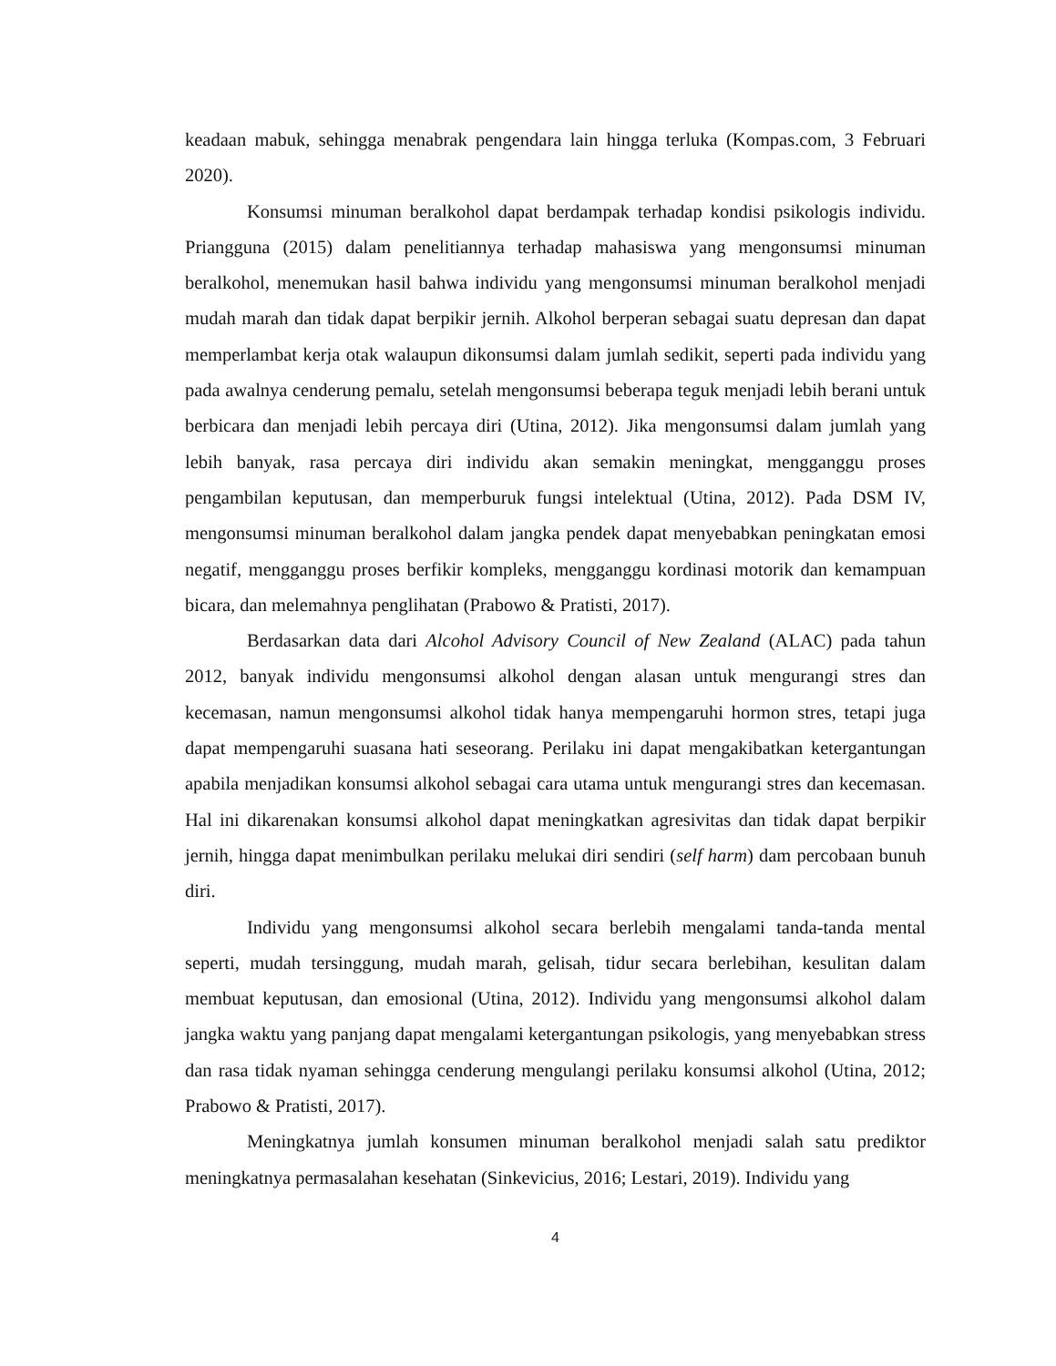keadaan mabuk, sehingga menabrak pengendara lain hingga terluka (Kompas.com, 3 Februari 2020).
Konsumsi minuman beralkohol dapat berdampak terhadap kondisi psikologis individu. Priangguna (2015) dalam penelitiannya terhadap mahasiswa yang mengonsumsi minuman beralkohol, menemukan hasil bahwa individu yang mengonsumsi minuman beralkohol menjadi mudah marah dan tidak dapat berpikir jernih. Alkohol berperan sebagai suatu depresan dan dapat memperlambat kerja otak walaupun dikonsumsi dalam jumlah sedikit, seperti pada individu yang pada awalnya cenderung pemalu, setelah mengonsumsi beberapa teguk menjadi lebih berani untuk berbicara dan menjadi lebih percaya diri (Utina, 2012). Jika mengonsumsi dalam jumlah yang lebih banyak, rasa percaya diri individu akan semakin meningkat, mengganggu proses pengambilan keputusan, dan memperburuk fungsi intelektual (Utina, 2012). Pada DSM IV, mengonsumsi minuman beralkohol dalam jangka pendek dapat menyebabkan peningkatan emosi negatif, mengganggu proses berfikir kompleks, mengganggu kordinasi motorik dan kemampuan bicara, dan melemahnya penglihatan (Prabowo & Pratisti, 2017).
Berdasarkan data dari Alcohol Advisory Council of New Zealand (ALAC) pada tahun 2012, banyak individu mengonsumsi alkohol dengan alasan untuk mengurangi stres dan kecemasan, namun mengonsumsi alkohol tidak hanya mempengaruhi hormon stres, tetapi juga dapat mempengaruhi suasana hati seseorang. Perilaku ini dapat mengakibatkan ketergantungan apabila menjadikan konsumsi alkohol sebagai cara utama untuk mengurangi stres dan kecemasan. Hal ini dikarenakan konsumsi alkohol dapat meningkatkan agresivitas dan tidak dapat berpikir jernih, hingga dapat menimbulkan perilaku melukai diri sendiri (self harm) dam percobaan bunuh diri.
Individu yang mengonsumsi alkohol secara berlebih mengalami tanda-tanda mental seperti, mudah tersinggung, mudah marah, gelisah, tidur secara berlebihan, kesulitan dalam membuat keputusan, dan emosional (Utina, 2012). Individu yang mengonsumsi alkohol dalam jangka waktu yang panjang dapat mengalami ketergantungan psikologis, yang menyebabkan stress dan rasa tidak nyaman sehingga cenderung mengulangi perilaku konsumsi alkohol (Utina, 2012; Prabowo & Pratisti, 2017).
Meningkatnya jumlah konsumen minuman beralkohol menjadi salah satu prediktor meningkatnya permasalahan kesehatan (Sinkevicius, 2016; Lestari, 2019). Individu yang
4